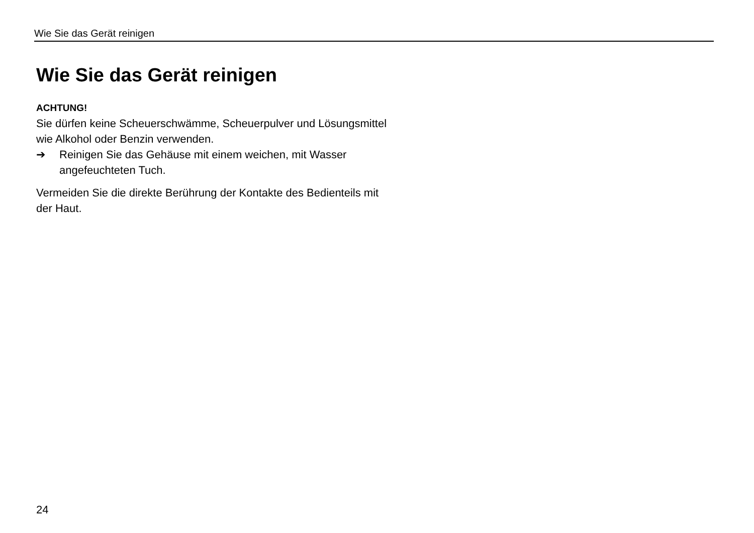Wie Sie das Gerät reinigen
Wie Sie das Gerät reinigen
ACHTUNG!
Sie dürfen keine Scheuerschwämme, Scheuerpulver und Lösungsmittel wie Alkohol oder Benzin verwenden.
➔ Reinigen Sie das Gehäuse mit einem weichen, mit Wasser angefeuchteten Tuch.
Vermeiden Sie die direkte Berührung der Kontakte des Bedienteils mit der Haut.
24